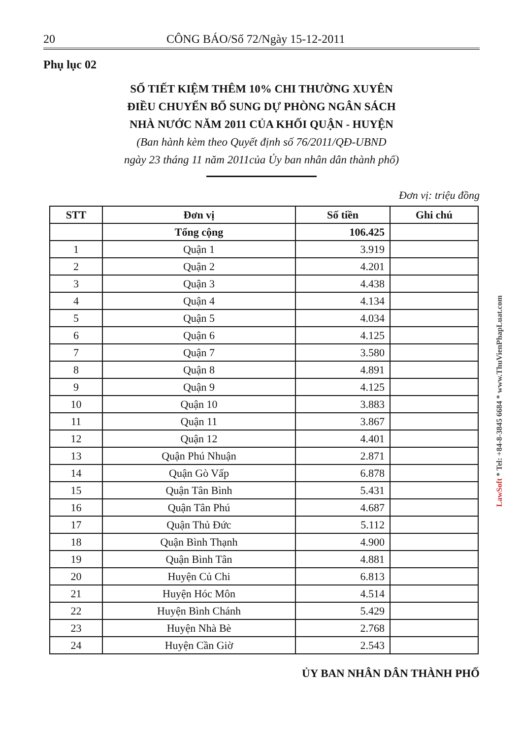20 CÔNG BÁO/Số 72/Ngày 15-12-2011
Phụ lục 02
SỐ TIẾT KIỆM THÊM 10% CHI THƯỜNG XUYÊN
ĐIỀU CHUYỂN BỔ SUNG DỰ PHÒNG NGÂN SÁCH
NHÀ NƯỚC NĂM 2011 CỦA KHỐI QUẬN - HUYỆN
(Ban hành kèm theo Quyết định số 76/2011/QĐ-UBND
ngày 23 tháng 11 năm 2011của Ủy ban nhân dân thành phố)
Đơn vị: triệu đồng
| STT | Đơn vị | Số tiền | Ghi chú |
| --- | --- | --- | --- |
| | Tổng cộng | 106.425 | |
| 1 | Quận 1 | 3.919 | |
| 2 | Quận 2 | 4.201 | |
| 3 | Quận 3 | 4.438 | |
| 4 | Quận 4 | 4.134 | |
| 5 | Quận 5 | 4.034 | |
| 6 | Quận 6 | 4.125 | |
| 7 | Quận 7 | 3.580 | |
| 8 | Quận 8 | 4.891 | |
| 9 | Quận 9 | 4.125 | |
| 10 | Quận 10 | 3.883 | |
| 11 | Quận 11 | 3.867 | |
| 12 | Quận 12 | 4.401 | |
| 13 | Quận Phú Nhuận | 2.871 | |
| 14 | Quận Gò Vấp | 6.878 | |
| 15 | Quận Tân Bình | 5.431 | |
| 16 | Quận Tân Phú | 4.687 | |
| 17 | Quận Thủ Đức | 5.112 | |
| 18 | Quận Bình Thạnh | 4.900 | |
| 19 | Quận Bình Tân | 4.881 | |
| 20 | Huyện Củ Chi | 6.813 | |
| 21 | Huyện Hóc Môn | 4.514 | |
| 22 | Huyện Bình Chánh | 5.429 | |
| 23 | Huyện Nhà Bè | 2.768 | |
| 24 | Huyện Cần Giờ | 2.543 | |
ỦY BAN NHÂN DÂN THÀNH PHỐ
LawSoft * Tel: +84-8-3845 6684 * www.ThuVienPhapLuat.com